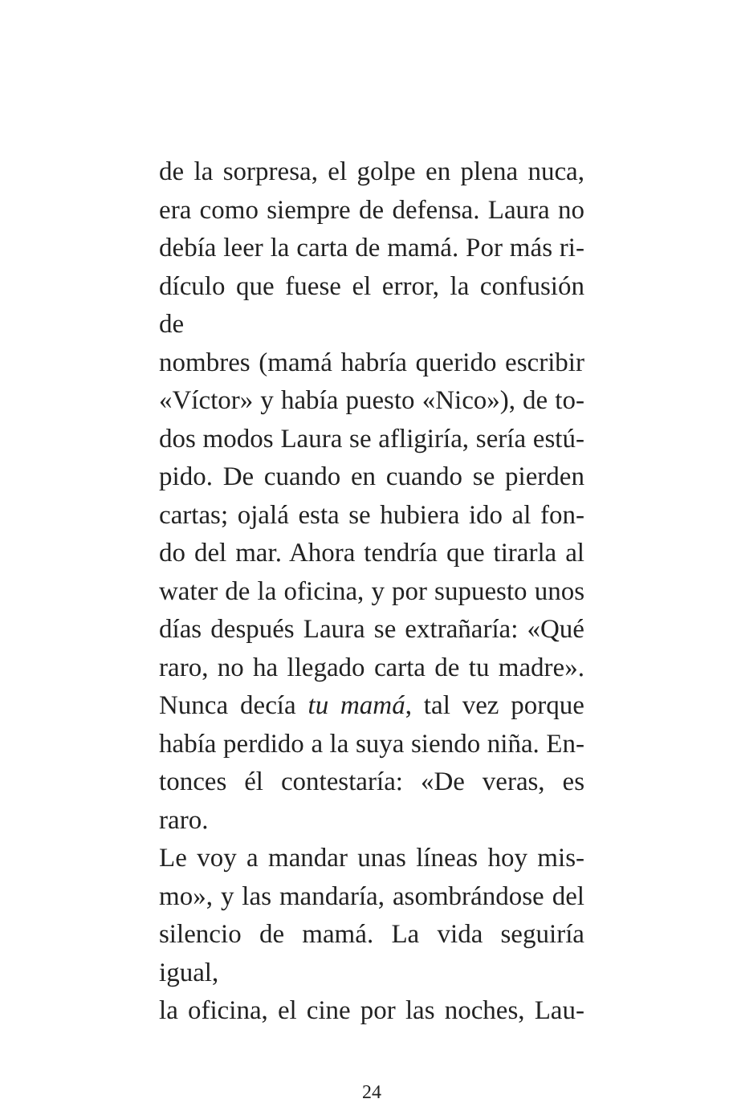de la sorpresa, el golpe en plena nuca,
era como siempre de defensa. Laura no
debía leer la carta de mamá. Por más ri-
dículo que fuese el error, la confusión de
nombres (mamá habría querido escribir
«Víctor» y había puesto «Nico»), de to-
dos modos Laura se afligiría, sería estú-
pido. De cuando en cuando se pierden
cartas; ojalá esta se hubiera ido al fon-
do del mar. Ahora tendría que tirarla al
water de la oficina, y por supuesto unos
días después Laura se extrañaría: «Qué
raro, no ha llegado carta de tu madre».
Nunca decía tu mamá, tal vez porque
había perdido a la suya siendo niña. En-
tonces él contestaría: «De veras, es raro.
Le voy a mandar unas líneas hoy mis-
mo», y las mandaría, asombrándose del
silencio de mamá. La vida seguiría igual,
la oficina, el cine por las noches, Lau-
24